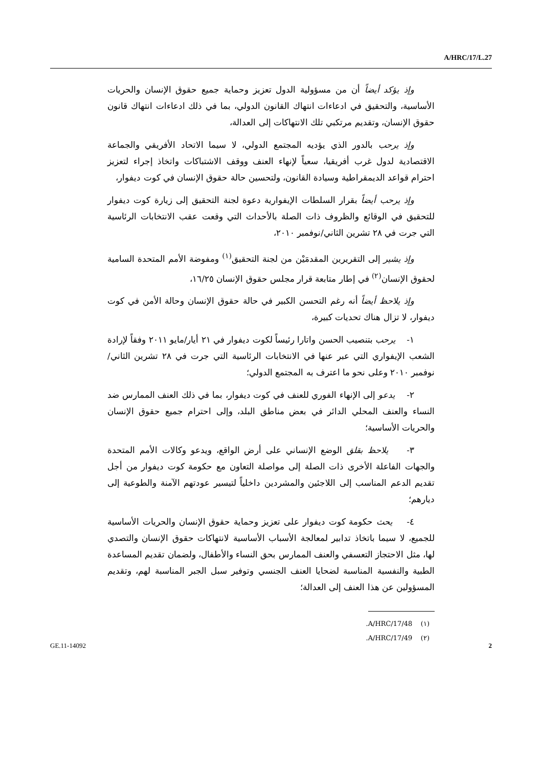A/HRC/17/L.27
وإذ يؤكد أيضاً أن من مسؤولية الدول تعزيز وحماية جميع حقوق الإنسان والحريات الأساسية، والتحقيق في ادعاءات انتهاك القانون الدولي، بما في ذلك ادعاءات انتهاك قانون حقوق الإنسان، وتقديم مرتكبي تلك الانتهاكات إلى العدالة،
وإذ يرحب بالدور الذي يؤديه المجتمع الدولي، لا سيما الاتحاد الأفريقي والجماعة الاقتصادية لدول غرب أفريقيا، سعياً لإنهاء العنف ووقف الاشتباكات واتخاذ إجراء لتعزيز احترام قواعد الديمقراطية وسيادة القانون، ولتحسين حالة حقوق الإنسان في كوت ديفوار،
وإذ يرحب أيضاً بقرار السلطات الإيفوارية دعوة لجنة التحقيق إلى زيارة كوت ديفوار للتحقيق في الوقائع والظروف ذات الصلة بالأحداث التي وقعت عقب الانتخابات الرئاسية التي جرت في ٢٨ تشرين الثاني/نوفمبر ٢٠١٠،
وإذ يشير إلى التقريرين المقدمَيْن من لجنة التحقيق<sup>(١)</sup> ومفوضة الأمم المتحدة السامية لحقوق الإنسان<sup>(٢)</sup> في إطار متابعة قرار مجلس حقوق الإنسان ١٦/٢٥،
وإذ يلاحظ أيضاً أنه رغم التحسن الكبير في حالة حقوق الإنسان وحالة الأمن في كوت ديفوار، لا تزال هناك تحديات كبيرة،
١- يرحب بتنصيب الحسن واتارا رئيساً لكوت ديفوار في ٢١ أيار/مايو ٢٠١١ وفقاً لإرادة الشعب الإيفواري التي عبر عنها في الانتخابات الرئاسية التي جرت في ٢٨ تشرين الثاني/نوفمبر ٢٠١٠ وعلى نحو ما اعترف به المجتمع الدولي؛
٢- يدعو إلى الإنهاء الفوري للعنف في كوت ديفوار، بما في ذلك العنف الممارس ضد النساء والعنف المحلي الدائر في بعض مناطق البلد، وإلى احترام جميع حقوق الإنسان والحريات الأساسية؛
٣- يلاحظ بقلق الوضع الإنساني على أرض الواقع، ويدعو وكالات الأمم المتحدة والجهات الفاعلة الأخرى ذات الصلة إلى مواصلة التعاون مع حكومة كوت ديفوار من أجل تقديم الدعم المناسب إلى اللاجئين والمشردين داخلياً لتيسير عودتهم الآمنة والطوعية إلى ديارهم؛
٤- يحث حكومة كوت ديفوار على تعزيز وحماية حقوق الإنسان والحريات الأساسية للجميع، لا سيما باتخاذ تدابير لمعالجة الأسباب الأساسية لانتهاكات حقوق الإنسان والتصدي لها، مثل الاحتجاز التعسفي والعنف الممارس بحق النساء والأطفال، ولضمان تقديم المساعدة الطبية والنفسية المناسبة لضحايا العنف الجنسي وتوفير سبل الجبر المناسبة لهم، وتقديم المسؤولين عن هذا العنف إلى العدالة؛
(١) A/HRC/17/48.
(٢) A/HRC/17/49.
GE.11-14092 2